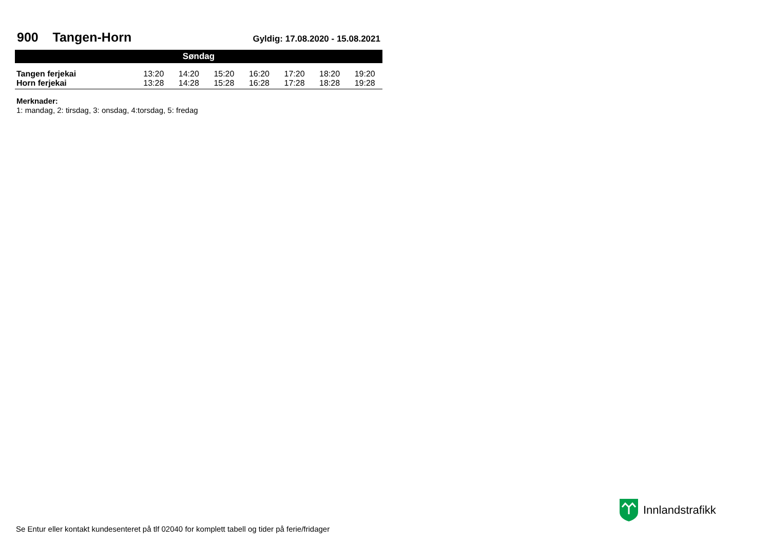900 Tangen-Horn
Gyldig: 17.08.2020 - 15.08.2021
| Søndag | | | | | | | |
| --- | --- | --- | --- | --- | --- | --- | --- |
| Tangen ferjekai | 13:20 | 14:20 | 15:20 | 16:20 | 17:20 | 18:20 | 19:20 |
| Horn ferjekai | 13:28 | 14:28 | 15:28 | 16:28 | 17:28 | 18:28 | 19:28 |
Merknader:
1: mandag, 2: tirsdag, 3: onsdag, 4:torsdag, 5: fredag
Innlandstrafikk
Se Entur eller kontakt kundesenteret på tlf 02040 for komplett tabell og tider på ferie/fridager